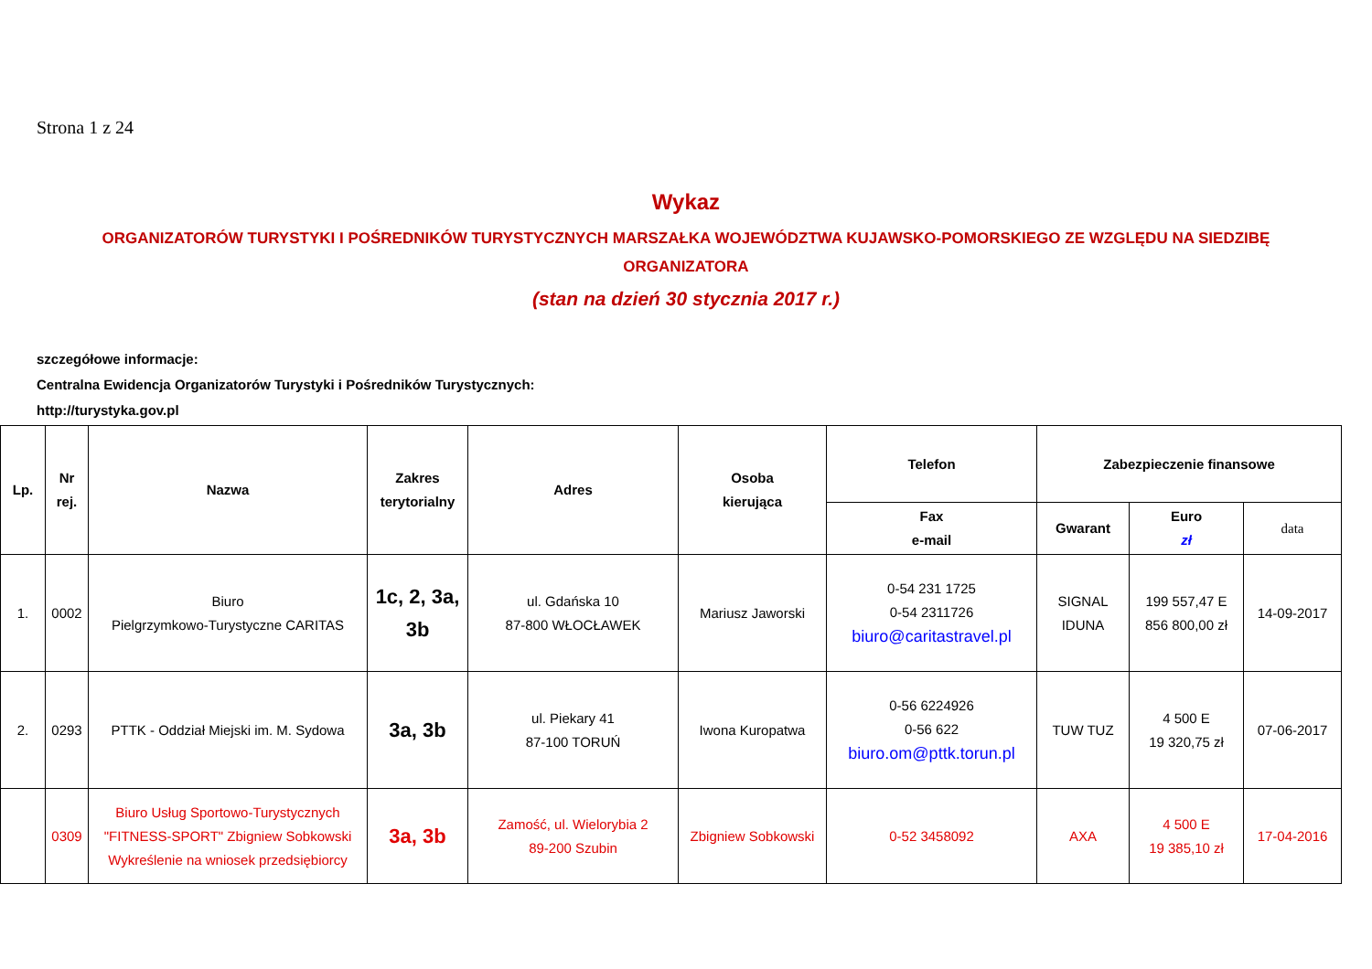Strona 1 z 24
Wykaz
ORGANIZATORÓW TURYSTYKI I POŚREDNIKÓW TURYSTYCZNYCH MARSZAŁKA WOJEWÓDZTWA KUJAWSKO-POMORSKIEGO ZE WZGLĘDU NA SIEDZIBĘ ORGANIZATORA
(stan na dzień 30 stycznia 2017 r.)
szczegółowe informacje:
Centralna Ewidencja Organizatorów Turystyki i Pośredników Turystycznych:
http://turystyka.gov.pl
| Lp. | Nr rej. | Nazwa | Zakres terytorialny | Adres | Osoba kierująca | Telefon | Zabezpieczenie finansowe | | |
| --- | --- | --- | --- | --- | --- | --- | --- | --- | --- |
| | | | | | | Fax e-mail | Gwarant | Euro zł | data |
| 1. | 0002 | Biuro Pielgrzymkowo-Turystyczne CARITAS | 1c, 2, 3a, 3b | ul. Gdańska 10 87-800 WŁOCŁAWEK | Mariusz Jaworski | 0-54 231 1725 0-54 2311726 biuro@caritastravel.pl | SIGNAL IDUNA | 199 557,47 E 856 800,00 zł | 14-09-2017 |
| 2. | 0293 | PTTK - Oddział Miejski im. M. Sydowa | 3a, 3b | ul. Piekary 41 87-100 TORUŃ | Iwona Kuropatwa | 0-56 6224926 0-56 622 biuro.om@pttk.torun.pl | TUW TUZ | 4 500 E 19 320,75 zł | 07-06-2017 |
| | 0309 | Biuro Usług Sportowo-Turystycznych "FITNESS-SPORT" Zbigniew Sobkowski Wykreślenie na wniosek przedsiębiorcy | 3a, 3b | Zamość, ul. Wielorybia 2 89-200 Szubin | Zbigniew Sobkowski | 0-52 3458092 | AXA | 4 500 E 19 385,10 zł | 17-04-2016 |